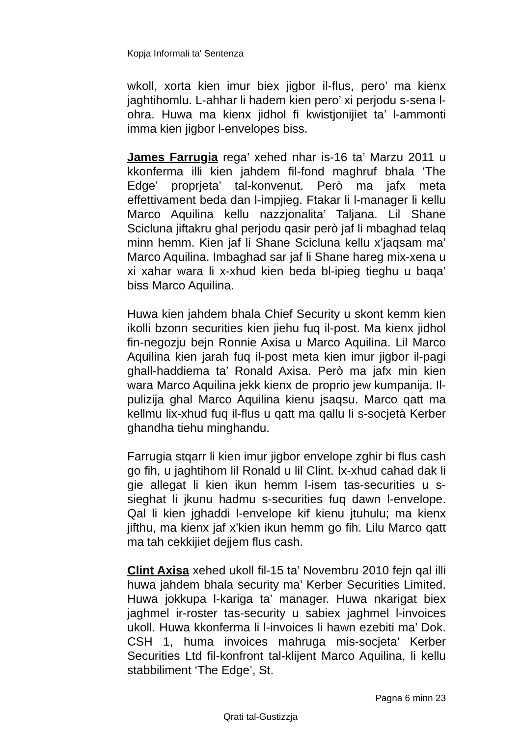Kopja Informali ta' Sentenza
wkoll, xorta kien imur biex jigbor il-flus, pero’ ma kienx jaghtihomlu. L-ahhar li hadem kien pero’ xi perjodu s-sena l-ohra. Huwa ma kienx jidhol fi kwistjonijiet ta’ l-ammonti imma kien jigbor l-envelopes biss.
James Farrugia rega’ xehed nhar is-16 ta’ Marzu 2011 u kkonferma illi kien jahdem fil-fond maghruf bhala ‘The Edge’ proprjeta’ tal-konvenut. Però ma jafx meta effettivament beda dan l-impjieg. Ftakar li l-manager li kellu Marco Aquilina kellu nazzjonalita’ Taljana. Lil Shane Scicluna jiftakru ghal perjodu qasir però jaf li mbaghad telaq minn hemm. Kien jaf li Shane Scicluna kellu x’jaqsam ma’ Marco Aquilina. Imbaghad sar jaf li Shane hareg mix-xena u xi xahar wara li x-xhud kien beda bl-ipieg tieghu u baqa’ biss Marco Aquilina.
Huwa kien jahdem bhala Chief Security u skont kemm kien ikolli bzonn securities kien jiehu fuq il-post. Ma kienx jidhol fin-negozju bejn Ronnie Axisa u Marco Aquilina. Lil Marco Aquilina kien jarah fuq il-post meta kien imur jigbor il-pagi ghall-haddiema ta’ Ronald Axisa. Però ma jafx min kien wara Marco Aquilina jekk kienx de proprio jew kumpanija. Il-pulizija ghal Marco Aquilina kienu jsaqsu. Marco qatt ma kellmu lix-xhud fuq il-flus u qatt ma qallu li s-socjetà Kerber ghandha tiehu minghandu.
Farrugia stqarr li kien imur jigbor envelope zghir bi flus cash go fih, u jaghtihom lil Ronald u lil Clint. Ix-xhud cahad dak li gie allegat li kien ikun hemm l-isem tas-securities u s-sieghat li jkunu hadmu s-securities fuq dawn l-envelope. Qal li kien jghaddi l-envelope kif kienu jtuhulu; ma kienx jifthu, ma kienx jaf x’kien ikun hemm go fih. Lilu Marco qatt ma tah cekkijiet dejjem flus cash.
Clint Axisa xehed ukoll fil-15 ta’ Novembru 2010 fejn qal illi huwa jahdem bhala security ma’ Kerber Securities Limited. Huwa jokkupa l-kariga ta’ manager. Huwa nkarigat biex jaghmel ir-roster tas-security u sabiex jaghmel l-invoices ukoll. Huwa kkonferma li l-invoices li hawn ezebiti ma’ Dok. CSH 1, huma invoices mahruga mis-socjeta’ Kerber Securities Ltd fil-konfront tal-klijent Marco Aquilina, li kellu stabbiliment ‘The Edge’, St.
Pagna 6 minn 23
Qrati tal-Gustizzja